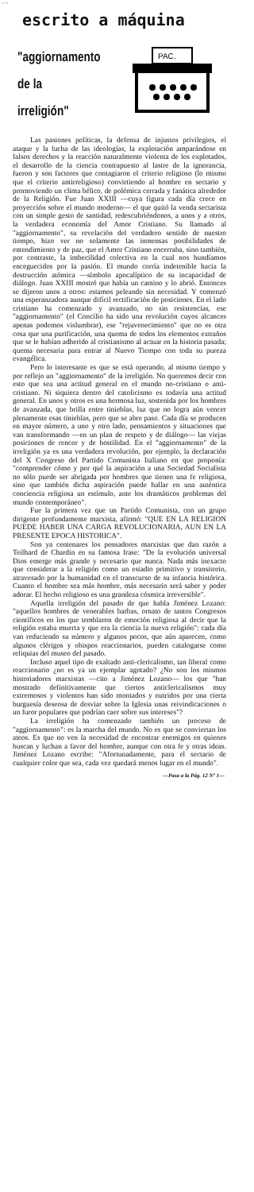UCA
escrito a máquina
"aggiornamento
de la
irreligión"
PAC.
Las pasiones políticas, la defensa de injustos privilegios, el ataque y la lucha de las ideologías, la explotación amparándose en falsos derechos y la reacción naturalmente violenta de los explotados, el desarrollo de la ciencia contrapuesto al lastre de la ignorancia, fueron y son factores que contagiaron el criterio religioso (lo mismo que el criterio antirreligioso) convirtiendo al hombre en sectario y promoviendo un clima bélico, de polémica cerrada y fanática alrededor de la Religión. Fue Juan XXIII —cuya figura cada día crece en proyección sobre el mundo moderno— el que quitó la venda sectarista con un simple gesto de santidad, redescubriéndonos, a unos y a otros, la verdadera economía del Amor Cristiano. Su llamado al "aggiornamento", su revelación del verdadero sentido de nuestro tiempo, hizo ver no solamente las inmensas posibilidades de entendimiento y de paz, que el Amor Cristiano encerraba, sino también, por contraste, la imbecilidad colectiva en la cual nos hundíamos enceguecidos por la pasión. El mundo corría indetenible hacia la destrucción atómica —símbolo apocalíptico de su incapacidad de diálogo. Juan XXIII mostró que había un camino y lo abrió. Entonces se dijeron unos a otros: estamos peleando sin necesidad. Y comenzó una esperanzadora aunque difícil rectificación de posiciones. En el lado cristiano ha comenzado y avanzado, no sin resistencias, ese "aggiornamento" (el Concilio ha sido una revolución cuyos alcances apenas podemos vislumbrar), ese "rejuvenecimiento" que no es otra cosa que una purificación, una quema de todos los elementos extraños que se le habían adherido al cristianismo al actuar en la historia pasada; quema necesaria para entrar al Nuevo Tiempo con toda su pureza evangélica.
Pero lo interesante es que se está operando, al mismo tiempo y por reflejo un "aggiornamento" de la irreligión. No queremos decir con esto que sea una actitud general en el mundo no-cristiano o anti-cristiano. Ni siquiera dentro del catolicismo es todavía una actitud general. En unos y otros es una hermosa luz, sostenida por los hombres de avanzada, que brilla entre tinieblas, luz que no logra aún vencer plenamente esas tinieblas, pero que se abre paso. Cada día se producen en mayor número, a uno y otro lado, pensamientos y situaciones que van transformando —en un plan de respeto y de diálogo— las viejas posiciones de rencor y de hostilidad. En el "aggiornamento" de la irreligión ya es una verdadera revolución, por ejemplo, la declaración del X Congreso del Partido Comunista Italiano en que proponía: "comprender cómo y por qué la aspiración a una Sociedad Socialista no sólo puede ser abrigada por hombres que tienen una fe religiosa, sino que también dicha aspiración puede hallar en una auténtica conciencia religiosa un estímulo, ante los dramáticos problemas del mundo contemporáneo".
Fue la primera vez que un Partido Comunista, con un grupo dirigente profundamente marxista, afirmó: "QUE EN LA RELIGION PUEDE HABER UNA CARGA REVOLUCIONARIA, AUN EN LA PRESENTE EPOCA HISTORICA".
Son ya centenares los pensadores marxistas que dan razón a Teilhard de Chardin en su famosa frase: "De la evolución universal Dios emerge más grande y necesario que nunca. Nada más inexacto que considerar a la religión como un estadio primitivo y transitorio, atravesado por la humanidad en el transcurso de su infancia histórica. Cuanto el hombre sea más hombre, más necesario será saber y poder adorar. El hecho religioso es una grandeza cósmica irreversible".
Aquella irreligión del pasado de que habla Jiménez Lozano: "aquellos hombres de venerables barbas, ornato de tantos Congresos científicos en los que temblaron de emoción religiosa al decir que la religión estaba muerta y que era la ciencia la nueva religión": cada día van reduciendo su número y algunos pocos, que aún aparecen, como algunos clérigos y obispos reaccionarios, pueden catalogarse como reliquias del museo del pasado.
Incluso aquel tipo de exaltado anti-clericalismo, tan liberal como reaccionario ¿no es ya un ejemplar agotado? ¿No son los mismos historiadores marxistas —cito a Jiménez Lozano— los que "han mostrado definitivamente que ciertos anticlericalismos muy extremosos y violentos han sido montados y nutridos por una cierta burguesía deseosa de desviar sobre la Iglesia unas reivindicaciones o un furor populares que podrían caer sobre sus intereses"?
La irreligión ha comenzado también un proceso de "aggiornamento": es la marcha del mundo. No es que se conviertan los ateos. Es que no ven la necesidad de encontrar enemigos en quienes buscan y luchan a favor del hombre, aunque con otra fe y otras ideas. Jiménez Lozano escribe: "Afortunadamente, para el sectario de cualquier color que sea, cada vez quedará menos lugar en el mundo".
—Pasa a la Pág. 12 Nº 1—